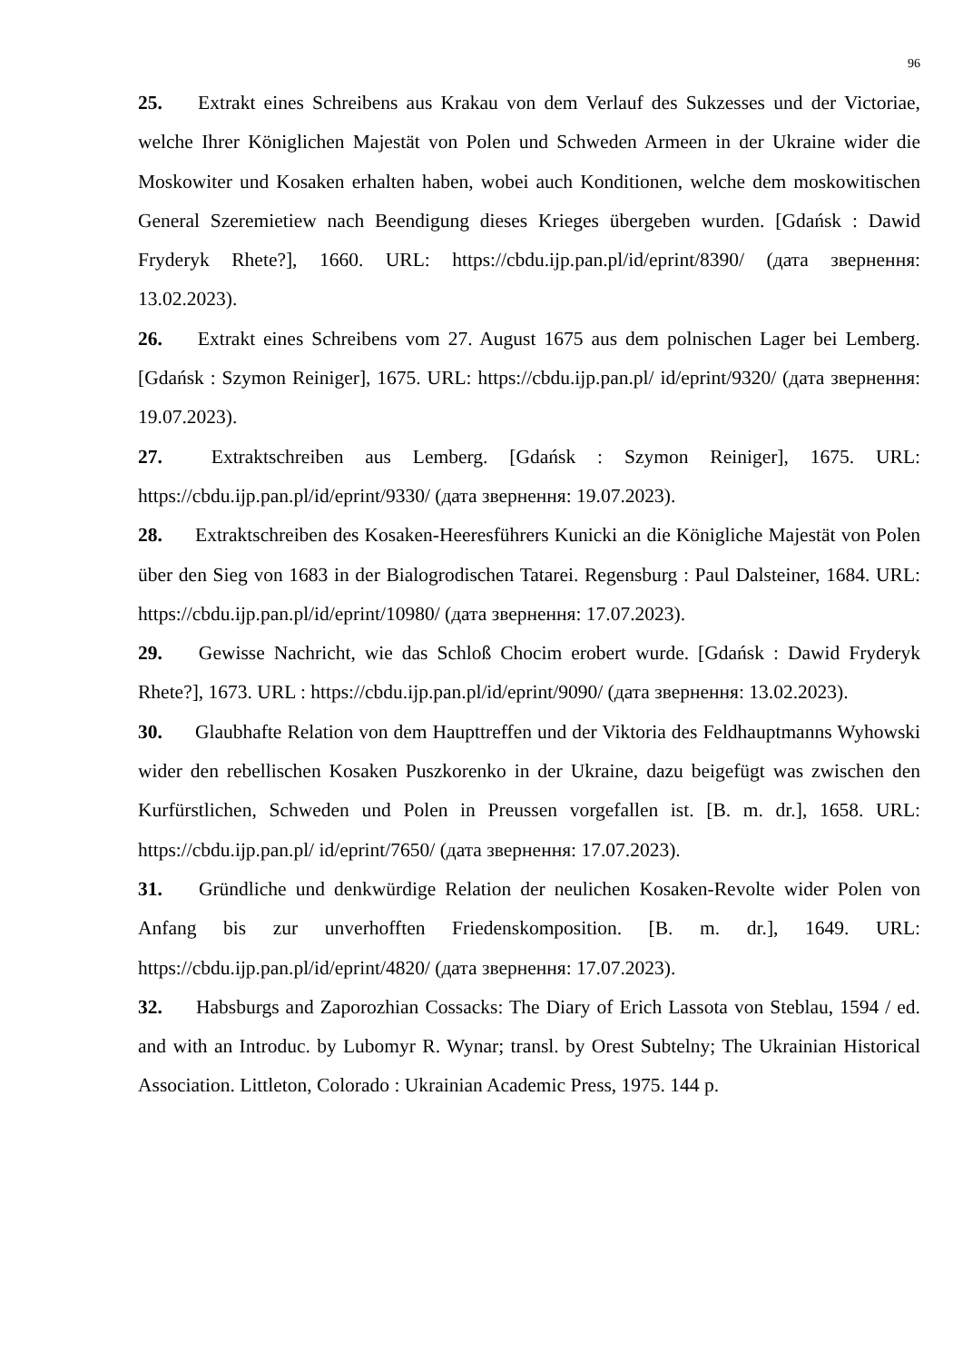96
25. Extrakt eines Schreibens aus Krakau von dem Verlauf des Sukzesses und der Victoriae, welche Ihrer Königlichen Majestät von Polen und Schweden Armeen in der Ukraine wider die Moskowiter und Kosaken erhalten haben, wobei auch Konditionen, welche dem moskowitischen General Szeremietiew nach Beendigung dieses Krieges übergeben wurden. [Gdańsk : Dawid Fryderyk Rhete?], 1660. URL: https://cbdu.ijp.pan.pl/id/eprint/8390/ (дата звернення: 13.02.2023).
26. Extrakt eines Schreibens vom 27. August 1675 aus dem polnischen Lager bei Lemberg. [Gdańsk : Szymon Reiniger], 1675. URL: https://cbdu.ijp.pan.pl/ id/eprint/9320/ (дата звернення: 19.07.2023).
27. Extraktschreiben aus Lemberg. [Gdańsk : Szymon Reiniger], 1675. URL: https://cbdu.ijp.pan.pl/id/eprint/9330/ (дата звернення: 19.07.2023).
28. Extraktschreiben des Kosaken-Heeresführers Kunicki an die Königliche Majestät von Polen über den Sieg von 1683 in der Bialogrodischen Tatarei. Regensburg : Paul Dalsteiner, 1684. URL: https://cbdu.ijp.pan.pl/id/eprint/10980/ (дата звернення: 17.07.2023).
29. Gewisse Nachricht, wie das Schloß Chocim erobert wurde. [Gdańsk : Dawid Fryderyk Rhete?], 1673. URL : https://cbdu.ijp.pan.pl/id/eprint/9090/ (дата звернення: 13.02.2023).
30. Glaubhafte Relation von dem Haupttreffen und der Viktoria des Feldhauptmanns Wyhowski wider den rebellischen Kosaken Puszkorenko in der Ukraine, dazu beigefügt was zwischen den Kurfürstlichen, Schweden und Polen in Preussen vorgefallen ist. [B. m. dr.], 1658. URL: https://cbdu.ijp.pan.pl/ id/eprint/7650/ (дата звернення: 17.07.2023).
31. Gründliche und denkwürdige Relation der neulichen Kosaken-Revolte wider Polen von Anfang bis zur unverhofften Friedenskomposition. [B. m. dr.], 1649. URL: https://cbdu.ijp.pan.pl/id/eprint/4820/ (дата звернення: 17.07.2023).
32. Habsburgs and Zaporozhian Cossacks: The Diary of Erich Lassota von Steblau, 1594 / ed. and with an Introduc. by Lubomyr R. Wynar; transl. by Orest Subtelny; The Ukrainian Historical Association. Littleton, Colorado : Ukrainian Academic Press, 1975. 144 p.